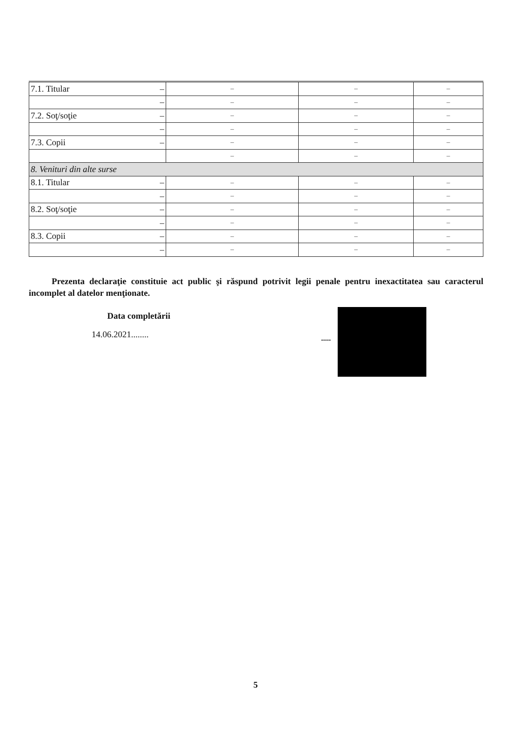| 7.1. Titular – | – | – | – |
| – | – | – | – |
| 7.2. Soţ/soţie – | – | – | – |
| – | – | – | – |
| 7.3. Copii – | – | – | – |
| | – | – | – |
| 8. Venituri din alte surse | | | |
| 8.1. Titular – | – | – | – |
| – | – | – | – |
| 8.2. Soţ/soţie – | – | – | – |
| – | – | – | – |
| 8.3. Copii – | – | – | – |
| – | – | – | – |
Prezenta declaraţie constituie act public şi răspund potrivit legii penale pentru inexactitatea sau caracterul incomplet al datelor menţionate.
Data completării
14.06.2021........ .....
5